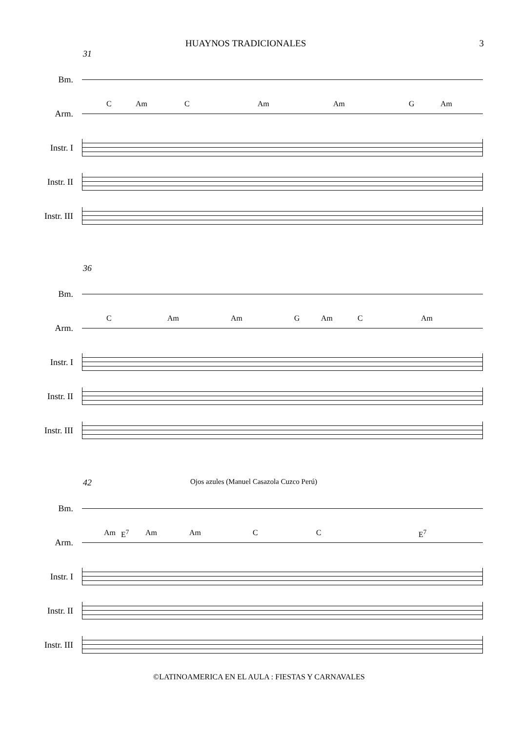HUAYNOS TRADICIONALES 3
31
Bm.
Arm.
C Am C Am Am G Am
Instr. I
Instr. II
Instr. III
36
Bm.
Arm.
C Am Am G Am C Am
Instr. I
Instr. II
Instr. III
42 Ojos azules (Manuel Casazola Cuzco Perú)
Bm.
Arm.
Am E<sup>7</sup> Am Am C C E<sup>7</sup>
Instr. I
Instr. II
Instr. III
©LATINOAMERICA EN EL AULA : FIESTAS Y CARNAVALES